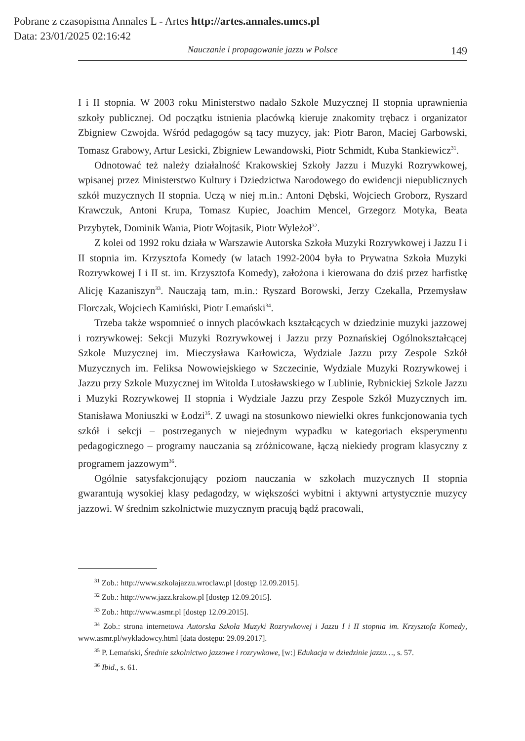Pobrane z czasopisma Annales L - Artes http://artes.annales.umcs.pl
Data: 23/01/2025 02:16:42
Nauczanie i propagowanie jazzu w Polsce 149
I i II stopnia. W 2003 roku Ministerstwo nadało Szkole Muzycznej II stopnia uprawnienia szkoły publicznej. Od początku istnienia placówką kieruje znakomity trębacz i organizator Zbigniew Czwojda. Wśród pedagogów są tacy muzycy, jak: Piotr Baron, Maciej Garbowski, Tomasz Grabowy, Artur Lesicki, Zbigniew Lewandowski, Piotr Schmidt, Kuba Stankiewicz<sup>31</sup>.
Odnotować też należy działalność Krakowskiej Szkoły Jazzu i Muzyki Rozrywkowej, wpisanej przez Ministerstwo Kultury i Dziedzictwa Narodowego do ewidencji niepublicznych szkół muzycznych II stopnia. Uczą w niej m.in.: Antoni Dębski, Wojciech Groborz, Ryszard Krawczuk, Antoni Krupa, Tomasz Kupiec, Joachim Mencel, Grzegorz Motyka, Beata Przybytek, Dominik Wania, Piotr Wojtasik, Piotr Wyleżoł<sup>32</sup>.
Z kolei od 1992 roku działa w Warszawie Autorska Szkoła Muzyki Rozrywkowej i Jazzu I i II stopnia im. Krzysztofa Komedy (w latach 1992-2004 była to Prywatna Szkoła Muzyki Rozrywkowej I i II st. im. Krzysztofa Komedy), założona i kierowana do dziś przez harfistkę Alicję Kazaniszyn<sup>33</sup>. Nauczają tam, m.in.: Ryszard Borowski, Jerzy Czekalla, Przemysław Florczak, Wojciech Kamiński, Piotr Lemański<sup>34</sup>.
Trzeba także wspomnieć o innych placówkach kształcących w dziedzinie muzyki jazzowej i rozrywkowej: Sekcji Muzyki Rozrywkowej i Jazzu przy Poznańskiej Ogólnokształcącej Szkole Muzycznej im. Mieczysława Karłowicza, Wydziale Jazzu przy Zespole Szkół Muzycznych im. Feliksa Nowowiejskiego w Szczecinie, Wydziale Muzyki Rozrywkowej i Jazzu przy Szkole Muzycznej im Witolda Lutosławskiego w Lublinie, Rybnickiej Szkole Jazzu i Muzyki Rozrywkowej II stopnia i Wydziale Jazzu przy Zespole Szkół Muzycznych im. Stanisława Moniuszki w Łodzi<sup>35</sup>. Z uwagi na stosunkowo niewielki okres funkcjonowania tych szkół i sekcji – postrzeganych w niejednym wypadku w kategoriach eksperymentu pedagogicznego – programy nauczania są zróżnicowane, łączą niekiedy program klasyczny z programem jazzowym<sup>36</sup>.
Ogólnie satysfakcjonujący poziom nauczania w szkołach muzycznych II stopnia gwarantują wysokiej klasy pedagodzy, w większości wybitni i aktywni artystycznie muzycy jazzowi. W średnim szkolnictwie muzycznym pracują bądź pracowali,
<sup>31</sup> Zob.: http://www.szkolajazzu.wroclaw.pl [dostęp 12.09.2015].
<sup>32</sup> Zob.: http://www.jazz.krakow.pl [dostęp 12.09.2015].
<sup>33</sup> Zob.: http://www.asmr.pl [dostęp 12.09.2015].
<sup>34</sup> Zob.: strona internetowa Autorska Szkoła Muzyki Rozrywkowej i Jazzu I i II stopnia im. Krzysztofa Komedy, www.asmr.pl/wykladowcy.html [data dostępu: 29.09.2017].
<sup>35</sup> P. Lemański, Średnie szkolnictwo jazzowe i rozrywkowe, [w:] Edukacja w dziedzinie jazzu…, s. 57.
<sup>36</sup> Ibid., s. 61.